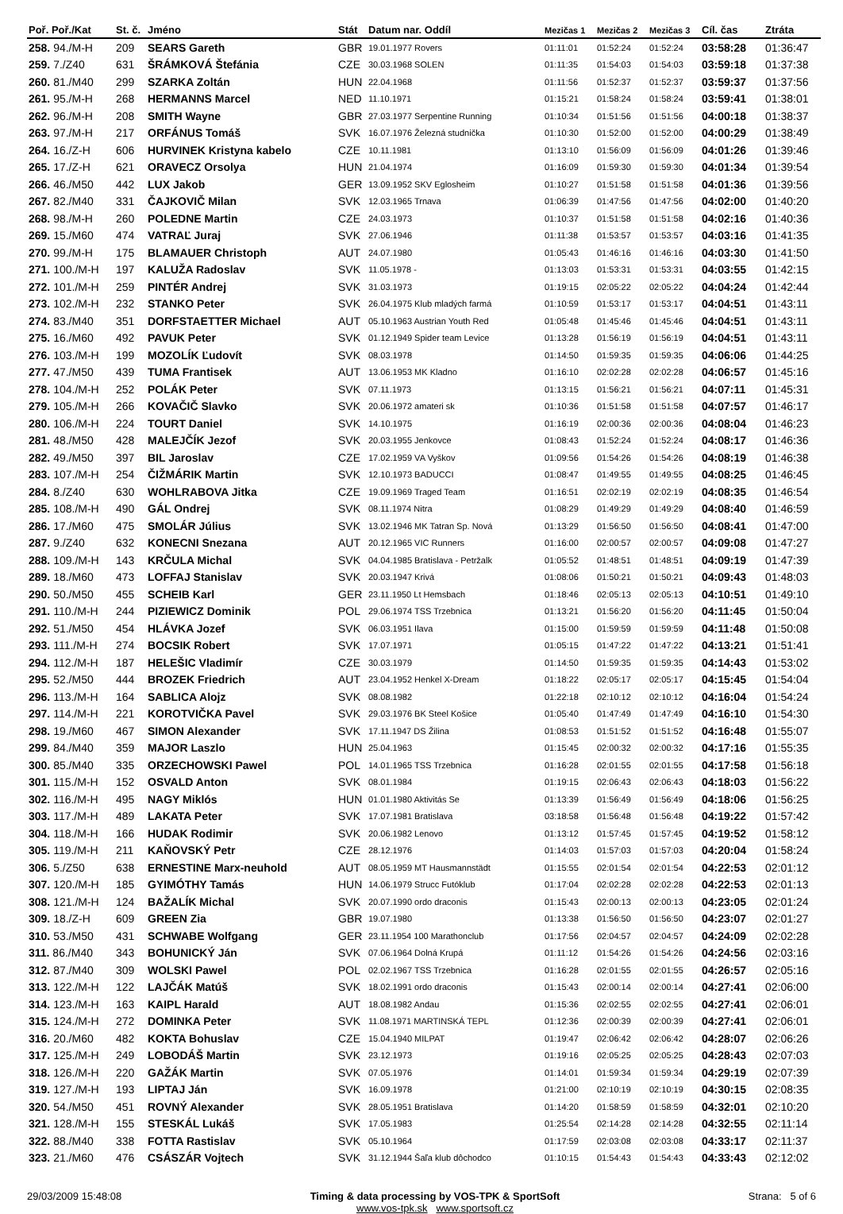| Poř. Poř./Kat | St. č. | Jméno | Stát | Datum nar. Oddíl | Mezičas 1 | Mezičas 2 | Mezičas 3 | Cíl. čas | Ztráta |
| --- | --- | --- | --- | --- | --- | --- | --- | --- | --- |
| 258. 94./M-H | 209 | SEARS Gareth | GBR | 19.01.1977 Rovers | 01:11:01 | 01:52:24 | 01:52:24 | 03:58:28 | 01:36:47 |
| 259. 7./Z40 | 631 | ŠRÁMKOVÁ Štefánia | CZE | 30.03.1968 SOLEN | 01:11:35 | 01:54:03 | 01:54:03 | 03:59:18 | 01:37:38 |
| 260. 81./M40 | 299 | SZARKA Zoltán | HUN | 22.04.1968 | 01:11:56 | 01:52:37 | 01:52:37 | 03:59:37 | 01:37:56 |
| 261. 95./M-H | 268 | HERMANNS Marcel | NED | 11.10.1971 | 01:15:21 | 01:58:24 | 01:58:24 | 03:59:41 | 01:38:01 |
| 262. 96./M-H | 208 | SMITH Wayne | GBR | 27.03.1977 Serpentine Running | 01:10:34 | 01:51:56 | 01:51:56 | 04:00:18 | 01:38:37 |
| 263. 97./M-H | 217 | ORFÁNUS Tomáš | SVK | 16.07.1976 Železná studnička | 01:10:30 | 01:52:00 | 01:52:00 | 04:00:29 | 01:38:49 |
| 264. 16./Z-H | 606 | HURVINEK Kristyna kabelo | CZE | 10.11.1981 | 01:13:10 | 01:56:09 | 01:56:09 | 04:01:26 | 01:39:46 |
| 265. 17./Z-H | 621 | ORAVECZ Orsolya | HUN | 21.04.1974 | 01:16:09 | 01:59:30 | 01:59:30 | 04:01:34 | 01:39:54 |
| 266. 46./M50 | 442 | LUX Jakob | GER | 13.09.1952 SKV Eglosheim | 01:10:27 | 01:51:58 | 01:51:58 | 04:01:36 | 01:39:56 |
| 267. 82./M40 | 331 | ČAJKOVIČ Milan | SVK | 12.03.1965 Trnava | 01:06:39 | 01:47:56 | 01:47:56 | 04:02:00 | 01:40:20 |
| 268. 98./M-H | 260 | POLEDNE Martin | CZE | 24.03.1973 | 01:10:37 | 01:51:58 | 01:51:58 | 04:02:16 | 01:40:36 |
| 269. 15./M60 | 474 | VATRAĽ Juraj | SVK | 27.06.1946 | 01:11:38 | 01:53:57 | 01:53:57 | 04:03:16 | 01:41:35 |
| 270. 99./M-H | 175 | BLAMAUER Christoph | AUT | 24.07.1980 | 01:05:43 | 01:46:16 | 01:46:16 | 04:03:30 | 01:41:50 |
| 271. 100./M-H | 197 | KALUŽA Radoslav | SVK | 11.05.1978 - | 01:13:03 | 01:53:31 | 01:53:31 | 04:03:55 | 01:42:15 |
| 272. 101./M-H | 259 | PINTÉR Andrej | SVK | 31.03.1973 | 01:19:15 | 02:05:22 | 02:05:22 | 04:04:24 | 01:42:44 |
| 273. 102./M-H | 232 | STANKO Peter | SVK | 26.04.1975 Klub mladých farmá | 01:10:59 | 01:53:17 | 01:53:17 | 04:04:51 | 01:43:11 |
| 274. 83./M40 | 351 | DORFSTAETTER Michael | AUT | 05.10.1963 Austrian Youth Red | 01:05:48 | 01:45:46 | 01:45:46 | 04:04:51 | 01:43:11 |
| 275. 16./M60 | 492 | PAVUK Peter | SVK | 01.12.1949 Spider team Levice | 01:13:28 | 01:56:19 | 01:56:19 | 04:04:51 | 01:43:11 |
| 276. 103./M-H | 199 | MOZOLÍK Ľudovít | SVK | 08.03.1978 | 01:14:50 | 01:59:35 | 01:59:35 | 04:06:06 | 01:44:25 |
| 277. 47./M50 | 439 | TUMA Frantisek | AUT | 13.06.1953 MK Kladno | 01:16:10 | 02:02:28 | 02:02:28 | 04:06:57 | 01:45:16 |
| 278. 104./M-H | 252 | POLÁK Peter | SVK | 07.11.1973 | 01:13:15 | 01:56:21 | 01:56:21 | 04:07:11 | 01:45:31 |
| 279. 105./M-H | 266 | KOVAČIČ Slavko | SVK | 20.06.1972 amateri sk | 01:10:36 | 01:51:58 | 01:51:58 | 04:07:57 | 01:46:17 |
| 280. 106./M-H | 224 | TOURT Daniel | SVK | 14.10.1975 | 01:16:19 | 02:00:36 | 02:00:36 | 04:08:04 | 01:46:23 |
| 281. 48./M50 | 428 | MALEJČÍK Jezof | SVK | 20.03.1955 Jenkovce | 01:08:43 | 01:52:24 | 01:52:24 | 04:08:17 | 01:46:36 |
| 282. 49./M50 | 397 | BIL Jaroslav | CZE | 17.02.1959 VA Vyškov | 01:09:56 | 01:54:26 | 01:54:26 | 04:08:19 | 01:46:38 |
| 283. 107./M-H | 254 | ČIŽMÁRIK Martin | SVK | 12.10.1973 BADUCCI | 01:08:47 | 01:49:55 | 01:49:55 | 04:08:25 | 01:46:45 |
| 284. 8./Z40 | 630 | WOHLRABOVA Jitka | CZE | 19.09.1969 Traged Team | 01:16:51 | 02:02:19 | 02:02:19 | 04:08:35 | 01:46:54 |
| 285. 108./M-H | 490 | GÁL Ondrej | SVK | 08.11.1974 Nitra | 01:08:29 | 01:49:29 | 01:49:29 | 04:08:40 | 01:46:59 |
| 286. 17./M60 | 475 | SMOLÁR Július | SVK | 13.02.1946 MK Tatran Sp. Nová | 01:13:29 | 01:56:50 | 01:56:50 | 04:08:41 | 01:47:00 |
| 287. 9./Z40 | 632 | KONECNI Snezana | AUT | 20.12.1965 VIC Runners | 01:16:00 | 02:00:57 | 02:00:57 | 04:09:08 | 01:47:27 |
| 288. 109./M-H | 143 | KRČULA Michal | SVK | 04.04.1985 Bratislava - Petržalk | 01:05:52 | 01:48:51 | 01:48:51 | 04:09:19 | 01:47:39 |
| 289. 18./M60 | 473 | LOFFAJ Stanislav | SVK | 20.03.1947 Krivá | 01:08:06 | 01:50:21 | 01:50:21 | 04:09:43 | 01:48:03 |
| 290. 50./M50 | 455 | SCHEIB Karl | GER | 23.11.1950 Lt Hemsbach | 01:18:46 | 02:05:13 | 02:05:13 | 04:10:51 | 01:49:10 |
| 291. 110./M-H | 244 | PIZIEWICZ Dominik | POL | 29.06.1974 TSS Trzebnica | 01:13:21 | 01:56:20 | 01:56:20 | 04:11:45 | 01:50:04 |
| 292. 51./M50 | 454 | HLÁVKA Jozef | SVK | 06.03.1951 Ilava | 01:15:00 | 01:59:59 | 01:59:59 | 04:11:48 | 01:50:08 |
| 293. 111./M-H | 274 | BOCSIK Robert | SVK | 17.07.1971 | 01:05:15 | 01:47:22 | 01:47:22 | 04:13:21 | 01:51:41 |
| 294. 112./M-H | 187 | HELEŠIC Vladimír | CZE | 30.03.1979 | 01:14:50 | 01:59:35 | 01:59:35 | 04:14:43 | 01:53:02 |
| 295. 52./M50 | 444 | BROZEK Friedrich | AUT | 23.04.1952 Henkel X-Dream | 01:18:22 | 02:05:17 | 02:05:17 | 04:15:45 | 01:54:04 |
| 296. 113./M-H | 164 | SABLICA Alojz | SVK | 08.08.1982 | 01:22:18 | 02:10:12 | 02:10:12 | 04:16:04 | 01:54:24 |
| 297. 114./M-H | 221 | KOROTVIČKA Pavel | SVK | 29.03.1976 BK Steel Košice | 01:05:40 | 01:47:49 | 01:47:49 | 04:16:10 | 01:54:30 |
| 298. 19./M60 | 467 | SIMON Alexander | SVK | 17.11.1947 DS Žilina | 01:08:53 | 01:51:52 | 01:51:52 | 04:16:48 | 01:55:07 |
| 299. 84./M40 | 359 | MAJOR Laszlo | HUN | 25.04.1963 | 01:15:45 | 02:00:32 | 02:00:32 | 04:17:16 | 01:55:35 |
| 300. 85./M40 | 335 | ORZECHOWSKI Pawel | POL | 14.01.1965 TSS Trzebnica | 01:16:28 | 02:01:55 | 02:01:55 | 04:17:58 | 01:56:18 |
| 301. 115./M-H | 152 | OSVALD Anton | SVK | 08.01.1984 | 01:19:15 | 02:06:43 | 02:06:43 | 04:18:03 | 01:56:22 |
| 302. 116./M-H | 495 | NAGY Miklós | HUN | 01.01.1980 Aktivitás Se | 01:13:39 | 01:56:49 | 01:56:49 | 04:18:06 | 01:56:25 |
| 303. 117./M-H | 489 | LAKATA Peter | SVK | 17.07.1981 Bratislava | 03:18:58 | 01:56:48 | 01:56:48 | 04:19:22 | 01:57:42 |
| 304. 118./M-H | 166 | HUDAK Rodimir | SVK | 20.06.1982 Lenovo | 01:13:12 | 01:57:45 | 01:57:45 | 04:19:52 | 01:58:12 |
| 305. 119./M-H | 211 | KAŇOVSKÝ Petr | CZE | 28.12.1976 | 01:14:03 | 01:57:03 | 01:57:03 | 04:20:04 | 01:58:24 |
| 306. 5./Z50 | 638 | ERNESTINE Marx-neuhold | AUT | 08.05.1959 MT Hausmannstädt | 01:15:55 | 02:01:54 | 02:01:54 | 04:22:53 | 02:01:12 |
| 307. 120./M-H | 185 | GYIMÓTHY Tamás | HUN | 14.06.1979 Strucc Futóklub | 01:17:04 | 02:02:28 | 02:02:28 | 04:22:53 | 02:01:13 |
| 308. 121./M-H | 124 | BAŽALÍK Michal | SVK | 20.07.1990 ordo draconis | 01:15:43 | 02:00:13 | 02:00:13 | 04:23:05 | 02:01:24 |
| 309. 18./Z-H | 609 | GREEN Zia | GBR | 19.07.1980 | 01:13:38 | 01:56:50 | 01:56:50 | 04:23:07 | 02:01:27 |
| 310. 53./M50 | 431 | SCHWABE Wolfgang | GER | 23.11.1954 100 Marathonclub | 01:17:56 | 02:04:57 | 02:04:57 | 04:24:09 | 02:02:28 |
| 311. 86./M40 | 343 | BOHUNICKÝ Ján | SVK | 07.06.1964 Dolná Krupá | 01:11:12 | 01:54:26 | 01:54:26 | 04:24:56 | 02:03:16 |
| 312. 87./M40 | 309 | WOLSKI Pawel | POL | 02.02.1967 TSS Trzebnica | 01:16:28 | 02:01:55 | 02:01:55 | 04:26:57 | 02:05:16 |
| 313. 122./M-H | 122 | LAJČÁK Matúš | SVK | 18.02.1991 ordo draconis | 01:15:43 | 02:00:14 | 02:00:14 | 04:27:41 | 02:06:00 |
| 314. 123./M-H | 163 | KAIPL Harald | AUT | 18.08.1982 Andau | 01:15:36 | 02:02:55 | 02:02:55 | 04:27:41 | 02:06:01 |
| 315. 124./M-H | 272 | DOMINKA Peter | SVK | 11.08.1971 MARTINSKÁ TEPL | 01:12:36 | 02:00:39 | 02:00:39 | 04:27:41 | 02:06:01 |
| 316. 20./M60 | 482 | KOKTA Bohuslav | CZE | 15.04.1940 MILPAT | 01:19:47 | 02:06:42 | 02:06:42 | 04:28:07 | 02:06:26 |
| 317. 125./M-H | 249 | LOBODÁŠ Martin | SVK | 23.12.1973 | 01:19:16 | 02:05:25 | 02:05:25 | 04:28:43 | 02:07:03 |
| 318. 126./M-H | 220 | GAŽÁK Martin | SVK | 07.05.1976 | 01:14:01 | 01:59:34 | 01:59:34 | 04:29:19 | 02:07:39 |
| 319. 127./M-H | 193 | LIPTAJ Ján | SVK | 16.09.1978 | 01:21:00 | 02:10:19 | 02:10:19 | 04:30:15 | 02:08:35 |
| 320. 54./M50 | 451 | ROVNÝ Alexander | SVK | 28.05.1951 Bratislava | 01:14:20 | 01:58:59 | 01:58:59 | 04:32:01 | 02:10:20 |
| 321. 128./M-H | 155 | STESKÁL Lukáš | SVK | 17.05.1983 | 01:25:54 | 02:14:28 | 02:14:28 | 04:32:55 | 02:11:14 |
| 322. 88./M40 | 338 | FOTTA Rastislav | SVK | 05.10.1964 | 01:17:59 | 02:03:08 | 02:03:08 | 04:33:17 | 02:11:37 |
| 323. 21./M60 | 476 | CSÁSZÁR Vojtech | SVK | 31.12.1944 Šaľa klub dôchodco | 01:10:15 | 01:54:43 | 01:54:43 | 04:33:43 | 02:12:02 |
29/03/2009 15:48:08 Timing & data processing by VOS-TPK & SportSoft
www.vos-tpk.sk www.sportsoft.cz Strana: 5 of 6